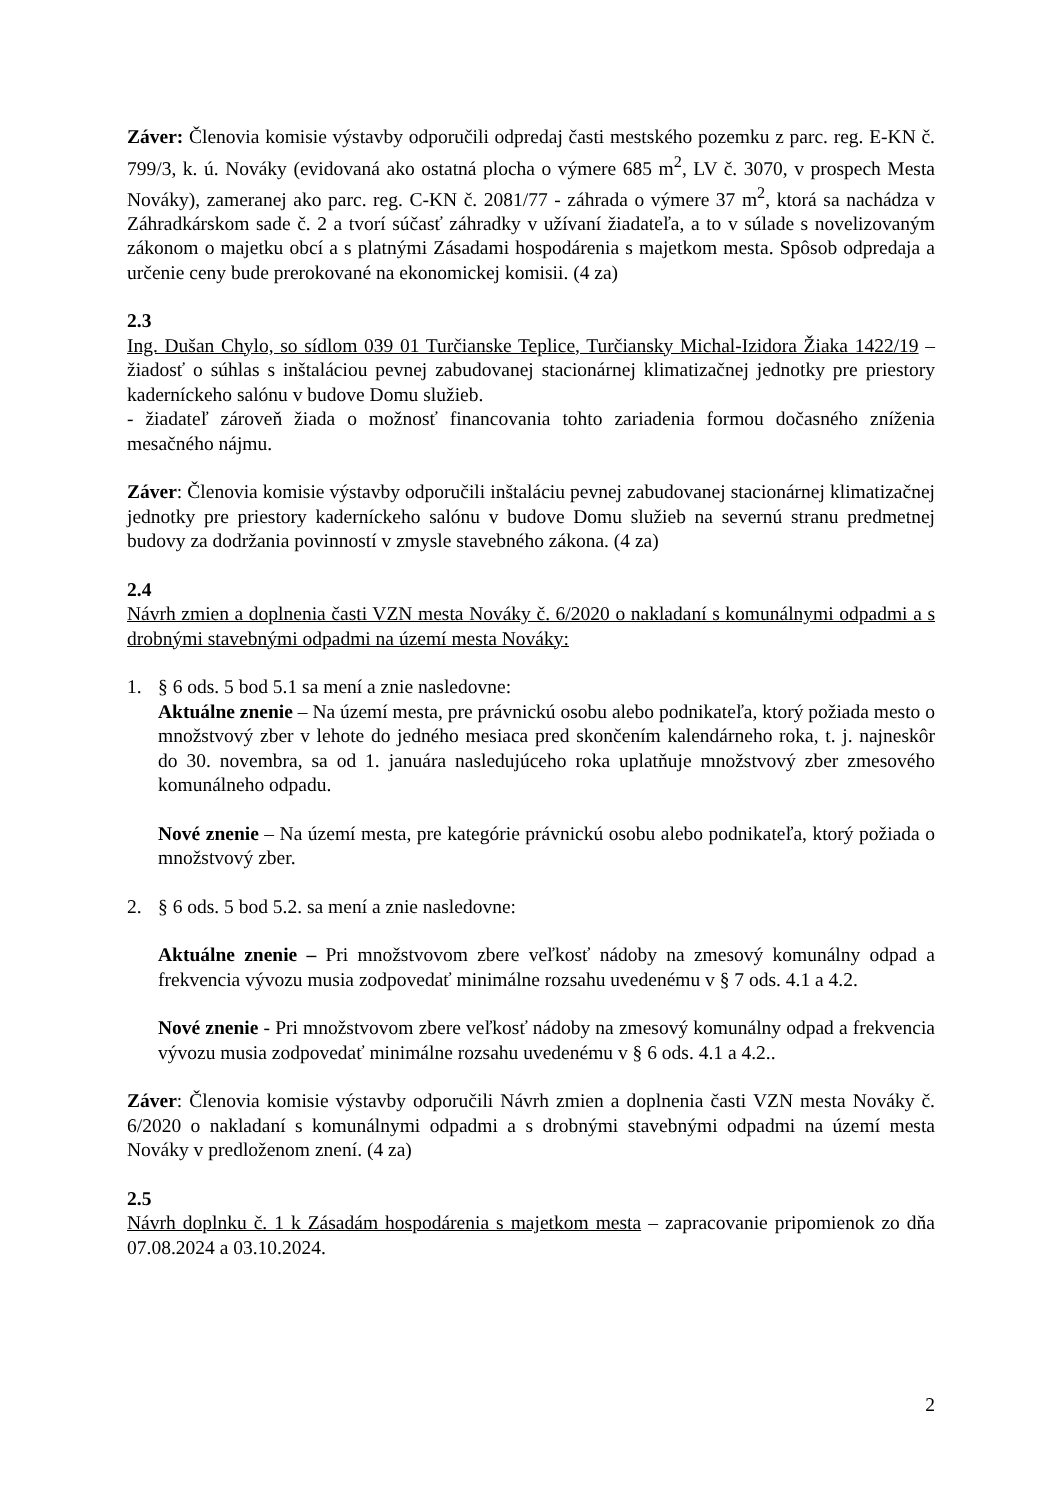Záver: Členovia komisie výstavby odporučili odpredaj časti mestského pozemku z parc. reg. E-KN č. 799/3, k. ú. Nováky (evidovaná ako ostatná plocha o výmere 685 m<sup>2</sup>, LV č. 3070, v prospech Mesta Nováky), zameranej ako parc. reg. C-KN č. 2081/77 - záhrada o výmere 37 m<sup>2</sup>, ktorá sa nachádza v Záhradkárskom sade č. 2 a tvorí súčasť záhradky v užívaní žiadateľa, a to v súlade s novelizovaným zákonom o majetku obcí a s platnými Zásadami hospodárenia s majetkom mesta. Spôsob odpredaja a určenie ceny bude prerokované na ekonomickej komisii. (4 za)
2.3
Ing. Dušan Chylo, so sídlom 039 01 Turčianske Teplice, Turčiansky Michal-Izidora Žiaka 1422/19 – žiadosť o súhlas s inštaláciou pevnej zabudovanej stacionárnej klimatizačnej jednotky pre priestory kaderníckeho salónu v budove Domu služieb.
- žiadateľ zároveň žiada o možnosť financovania tohto zariadenia formou dočasného zníženia mesačného nájmu.
Záver: Členovia komisie výstavby odporučili inštaláciu pevnej zabudovanej stacionárnej klimatizačnej jednotky pre priestory kaderníckeho salónu v budove Domu služieb na severnú stranu predmetnej budovy za dodržania povinností v zmysle stavebného zákona. (4 za)
2.4
Návrh zmien a doplnenia časti VZN mesta Nováky č. 6/2020 o nakladaní s komunálnymi odpadmi a s drobnými stavebnými odpadmi na území mesta Nováky:
1. § 6 ods. 5 bod 5.1 sa mení a znie nasledovne:
Aktuálne znenie – Na území mesta, pre právnickú osobu alebo podnikateľa, ktorý požiada mesto o množstvový zber v lehote do jedného mesiaca pred skončením kalendárneho roka, t. j. najneskôr do 30. novembra, sa od 1. januára nasledujúceho roka uplatňuje množstvový zber zmesového komunálneho odpadu.
Nové znenie – Na území mesta, pre kategórie právnickú osobu alebo podnikateľa, ktorý požiada o množstvový zber.
2. § 6 ods. 5 bod 5.2. sa mení a znie nasledovne:
Aktuálne znenie – Pri množstvovom zbere veľkosť nádoby na zmesový komunálny odpad a frekvencia vývozu musia zodpovedať minimálne rozsahu uvedenému v § 7 ods. 4.1 a 4.2.
Nové znenie - Pri množstvovom zbere veľkosť nádoby na zmesový komunálny odpad a frekvencia vývozu musia zodpovedať minimálne rozsahu uvedenému v § 6 ods. 4.1 a 4.2..
Záver: Členovia komisie výstavby odporučili Návrh zmien a doplnenia časti VZN mesta Nováky č. 6/2020 o nakladaní s komunálnymi odpadmi a s drobnými stavebnými odpadmi na území mesta Nováky v predloženom znení. (4 za)
2.5
Návrh doplnku č. 1 k Zásadám hospodárenia s majetkom mesta – zapracovanie pripomienok zo dňa 07.08.2024 a 03.10.2024.
2